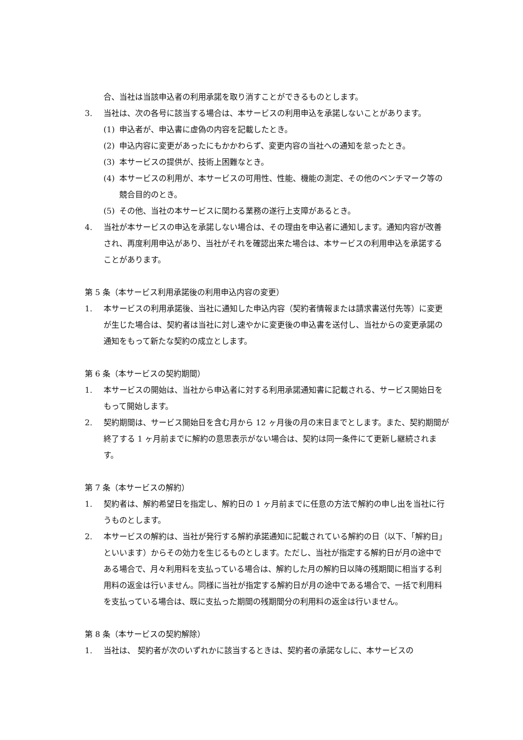合、当社は当該申込者の利用承諾を取り消すことができるものとします。
3. 当社は、次の各号に該当する場合は、本サービスの利用申込を承諾しないことがあります。
(1) 申込者が、申込書に虚偽の内容を記載したとき。
(2) 申込内容に変更があったにもかかわらず、変更内容の当社への通知を怠ったとき。
(3) 本サービスの提供が、技術上困難なとき。
(4) 本サービスの利用が、本サービスの可用性、性能、機能の測定、その他のベンチマーク等の競合目的のとき。
(5) その他、当社の本サービスに関わる業務の遂行上支障があるとき。
4. 当社が本サービスの申込を承諾しない場合は、その理由を申込者に通知します。通知内容が改善され、再度利用申込があり、当社がそれを確認出来た場合は、本サービスの利用申込を承諾することがあります。
第 5 条（本サービス利用承諾後の利用申込内容の変更）
1. 本サービスの利用承諾後、当社に通知した申込内容（契約者情報または請求書送付先等）に変更が生じた場合は、契約者は当社に対し速やかに変更後の申込書を送付し、当社からの変更承諾の通知をもって新たな契約の成立とします。
第 6 条（本サービスの契約期間）
1. 本サービスの開始は、当社から申込者に対する利用承諾通知書に記載される、サービス開始日をもって開始します。
2. 契約期間は、サービス開始日を含む月から 12 ヶ月後の月の末日までとします。また、契約期間が終了する 1 ヶ月前までに解約の意思表示がない場合は、契約は同一条件にて更新し継続されます。
第 7 条（本サービスの解約）
1. 契約者は、解約希望日を指定し、解約日の 1 ヶ月前までに任意の方法で解約の申し出を当社に行うものとします。
2. 本サービスの解約は、当社が発行する解約承諾通知に記載されている解約の日（以下、「解約日」といいます）からその効力を生じるものとします。ただし、当社が指定する解約日が月の途中である場合で、月々利用料を支払っている場合は、解約した月の解約日以降の残期間に相当する利用料の返金は行いません。同様に当社が指定する解約日が月の途中である場合で、一括で利用料を支払っている場合は、既に支払った期間の残期間分の利用料の返金は行いません。
第 8 条（本サービスの契約解除）
1. 当社は、 契約者が次のいずれかに該当するときは、契約者の承諾なしに、本サービスの